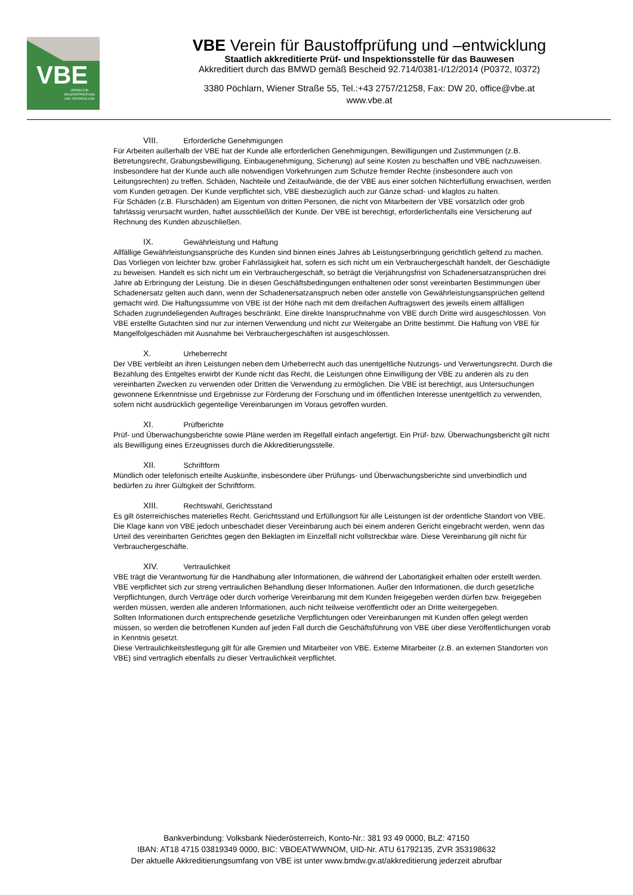VBE
VEREIN FÜR
BAUSTOFFPRÜFUNG
UND -ENTWICKLUNG
VBE Verein für Baustoffprüfung und –entwicklung
Staatlich akkreditierte Prüf- und Inspektionsstelle für das Bauwesen
Akkreditiert durch das BMWD gemäß Bescheid 92.714/0381-I/12/2014 (P0372, I0372)
3380 Pöchlarn, Wiener Straße 55, Tel.:+43 2757/21258, Fax: DW 20, office@vbe.at
www.vbe.at
VIII. Erforderliche Genehmigungen
Für Arbeiten außerhalb der VBE hat der Kunde alle erforderlichen Genehmigungen, Bewilligungen und Zustimmungen (z.B. Betretungsrecht, Grabungsbewilligung, Einbaugenehmigung, Sicherung) auf seine Kosten zu beschaffen und VBE nachzuweisen. Insbesondere hat der Kunde auch alle notwendigen Vorkehrungen zum Schutze fremder Rechte (insbesondere auch von Leitungsrechten) zu treffen. Schäden, Nachteile und Zeitaufwände, die der VBE aus einer solchen Nichterfüllung erwachsen, werden vom Kunden getragen. Der Kunde verpflichtet sich, VBE diesbezüglich auch zur Gänze schad- und klaglos zu halten.
Für Schäden (z.B. Flurschäden) am Eigentum von dritten Personen, die nicht von Mitarbeitern der VBE vorsätzlich oder grob fahrlässig verursacht wurden, haftet ausschließlich der Kunde. Der VBE ist berechtigt, erforderlichenfalls eine Versicherung auf Rechnung des Kunden abzuschließen.
IX. Gewährleistung und Haftung
Allfällige Gewährleistungsansprüche des Kunden sind binnen eines Jahres ab Leistungserbringung gerichtlich geltend zu machen. Das Vorliegen von leichter bzw. grober Fahrlässigkeit hat, sofern es sich nicht um ein Verbrauchergeschäft handelt, der Geschädigte zu beweisen. Handelt es sich nicht um ein Verbrauchergeschäft, so beträgt die Verjährungsfrist von Schadenersatzansprüchen drei Jahre ab Erbringung der Leistung. Die in diesen Geschäftsbedingungen enthaltenen oder sonst vereinbarten Bestimmungen über Schadenersatz gelten auch dann, wenn der Schadenersatzanspruch neben oder anstelle von Gewährleistungsansprüchen geltend gemacht wird. Die Haftungssumme von VBE ist der Höhe nach mit dem dreifachen Auftragswert des jeweils einem allfälligen Schaden zugrundeliegenden Auftrages beschränkt. Eine direkte Inanspruchnahme von VBE durch Dritte wird ausgeschlossen. Von VBE erstellte Gutachten sind nur zur internen Verwendung und nicht zur Weitergabe an Dritte bestimmt. Die Haftung von VBE für Mangelfolgeschäden mit Ausnahme bei Verbrauchergeschäften ist ausgeschlossen.
X. Urheberrecht
Der VBE verbleibt an ihren Leistungen neben dem Urheberrecht auch das unentgeltliche Nutzungs- und Verwertungsrecht. Durch die Bezahlung des Entgeltes erwirbt der Kunde nicht das Recht, die Leistungen ohne Einwilligung der VBE zu anderen als zu den vereinbarten Zwecken zu verwenden oder Dritten die Verwendung zu ermöglichen. Die VBE ist berechtigt, aus Untersuchungen gewonnene Erkenntnisse und Ergebnisse zur Förderung der Forschung und im öffentlichen Interesse unentgeltlich zu verwenden, sofern nicht ausdrücklich gegenteilige Vereinbarungen im Voraus getroffen wurden.
XI. Prüfberichte
Prüf- und Überwachungsberichte sowie Pläne werden im Regelfall einfach angefertigt. Ein Prüf- bzw. Überwachungsbericht gilt nicht als Bewilligung eines Erzeugnisses durch die Akkreditierungsstelle.
XII. Schriftform
Mündlich oder telefonisch erteilte Auskünfte, insbesondere über Prüfungs- und Überwachungsberichte sind unverbindlich und bedürfen zu ihrer Gültigkeit der Schriftform.
XIII. Rechtswahl, Gerichtsstand
Es gilt österreichisches materielles Recht. Gerichtsstand und Erfüllungsort für alle Leistungen ist der ordentliche Standort von VBE. Die Klage kann von VBE jedoch unbeschadet dieser Vereinbarung auch bei einem anderen Gericht eingebracht werden, wenn das Urteil des vereinbarten Gerichtes gegen den Beklagten im Einzelfall nicht vollstreckbar wäre. Diese Vereinbarung gilt nicht für Verbrauchergeschäfte.
XIV. Vertraulichkeit
VBE trägt die Verantwortung für die Handhabung aller Informationen, die während der Labortätigkeit erhalten oder erstellt werden. VBE verpflichtet sich zur streng vertraulichen Behandlung dieser Informationen. Außer den Informationen, die durch gesetzliche Verpflichtungen, durch Verträge oder durch vorherige Vereinbarung mit dem Kunden freigegeben werden dürfen bzw. freigegeben werden müssen, werden alle anderen Informationen, auch nicht teilweise veröffentlicht oder an Dritte weitergegeben.
Sollten Informationen durch entsprechende gesetzliche Verpflichtungen oder Vereinbarungen mit Kunden offen gelegt werden müssen, so werden die betroffenen Kunden auf jeden Fall durch die Geschäftsführung von VBE über diese Veröffentlichungen vorab in Kenntnis gesetzt.
Diese Vertraulichkeitsfestlegung gilt für alle Gremien und Mitarbeiter von VBE. Externe Mitarbeiter (z.B. an externen Standorten von VBE) sind vertraglich ebenfalls zu dieser Vertraulichkeit verpflichtet.
Bankverbindung: Volksbank Niederösterreich, Konto-Nr.: 381 93 49 0000, BLZ: 47150
IBAN: AT18 4715 03819349 0000, BIC: VBOEATWWNOM, UID-Nr. ATU 61792135, ZVR 353198632
Der aktuelle Akkreditierungsumfang von VBE ist unter www.bmdw.gv.at/akkreditierung jederzeit abrufbar